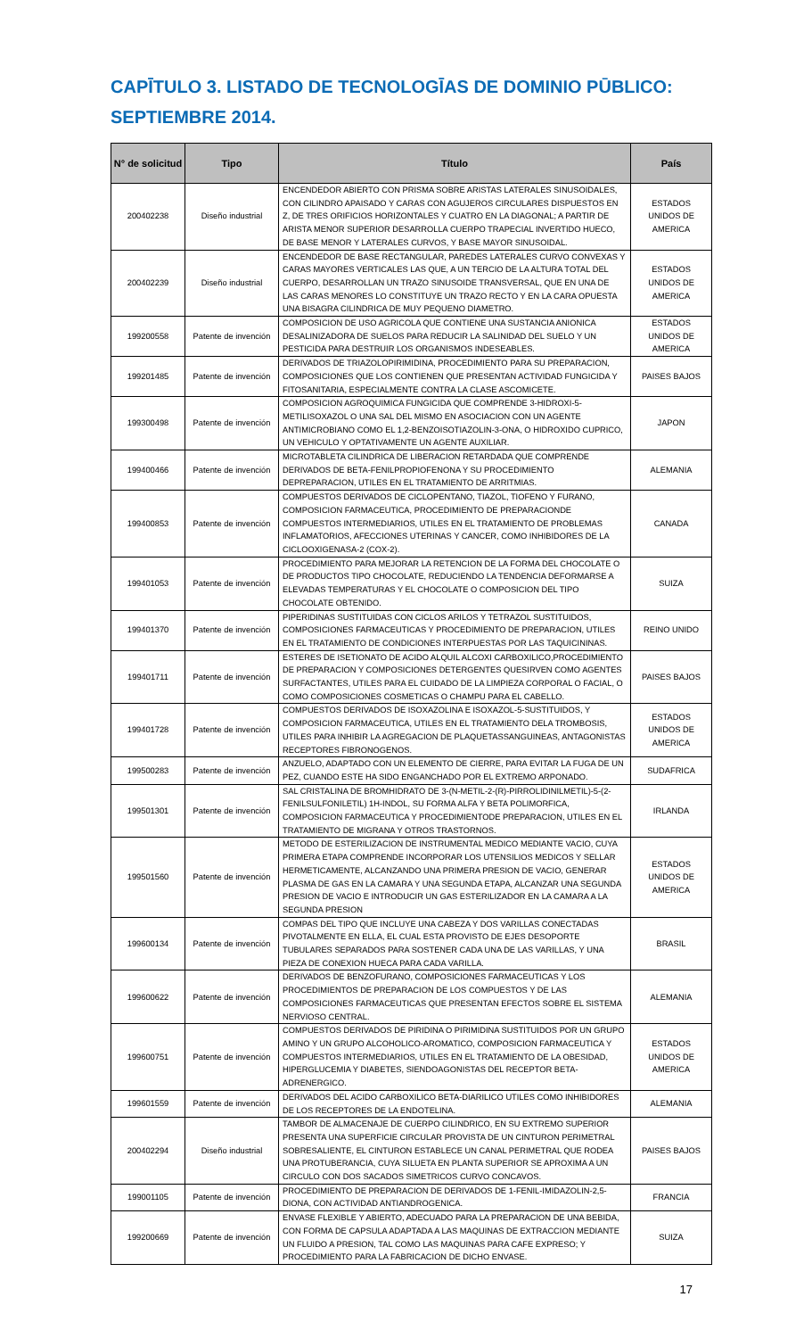CAPĪTULO 3. LISTADO DE TECNOLOGĪAS DE DOMINIO PŪBLICO: SEPTIEMBRE 2014.
| N° de solicitud | Tipo | Título | País |
| --- | --- | --- | --- |
| 200402238 | Diseño industrial | ENCENDEDOR ABIERTO CON PRISMA SOBRE ARISTAS LATERALES SINUSOIDALES, CON CILINDRO APAISADO Y CARAS CON AGUJEROS CIRCULARES DISPUESTOS EN Z, DE TRES ORIFICIOS HORIZONTALES Y CUATRO EN LA DIAGONAL; A PARTIR DE ARISTA MENOR SUPERIOR DESARROLLA CUERPO TRAPECIAL INVERTIDO HUECO, DE BASE MENOR Y LATERALES CURVOS, Y BASE MAYOR SINUSOIDAL. | ESTADOS UNIDOS DE AMERICA |
| 200402239 | Diseño industrial | ENCENDEDOR DE BASE RECTANGULAR, PAREDES LATERALES CURVO CONVEXAS Y CARAS MAYORES VERTICALES LAS QUE, A UN TERCIO DE LA ALTURA TOTAL DEL CUERPO, DESARROLLAN UN TRAZO SINUSOIDE TRANSVERSAL, QUE EN UNA DE LAS CARAS MENORES LO CONSTITUYE UN TRAZO RECTO Y EN LA CARA OPUESTA UNA BISAGRA CILINDRICA DE MUY PEQUENO DIAMETRO. | ESTADOS UNIDOS DE AMERICA |
| 199200558 | Patente de invención | COMPOSICION DE USO AGRICOLA QUE CONTIENE UNA SUSTANCIA ANIONICA DESALINIZADORA DE SUELOS PARA REDUCIR LA SALINIDAD DEL SUELO Y UN PESTICIDA PARA DESTRUIR LOS ORGANISMOS INDESEABLES. | ESTADOS UNIDOS DE AMERICA |
| 199201485 | Patente de invención | DERIVADOS DE TRIAZOLOPIRIMIDINA, PROCEDIMIENTO PARA SU PREPARACION, COMPOSICIONES QUE LOS CONTIENEN QUE PRESENTAN ACTIVIDAD FUNGICIDA Y FITOSANITARIA, ESPECIALMENTE CONTRA LA CLASE ASCOMICETE. | PAISES BAJOS |
| 199300498 | Patente de invención | COMPOSICION AGROQUIMICA FUNGICIDA QUE COMPRENDE 3-HIDROXI-5-METILISOXAZOL O UNA SAL DEL MISMO EN ASOCIACION CON UN AGENTE ANTIMICROBIANO COMO EL 1,2-BENZOISOTIAZOLIN-3-ONA, O HIDROXIDO CUPRICO, UN VEHICULO Y OPTATIVAMENTE UN AGENTE AUXILIAR. | JAPON |
| 199400466 | Patente de invención | MICROTABLETA CILINDRICA DE LIBERACION RETARDADA QUE COMPRENDE DERIVADOS DE BETA-FENILPROPIOFENONA Y SU PROCEDIMIENTO DEPREPARACION, UTILES EN EL TRATAMIENTO DE ARRITMIAS. | ALEMANIA |
| 199400853 | Patente de invención | COMPUESTOS DERIVADOS DE CICLOPENTANO, TIAZOL, TIOFENO Y FURANO, COMPOSICION FARMACEUTICA, PROCEDIMIENTO DE PREPARACIONDE COMPUESTOS INTERMEDIARIOS, UTILES EN EL TRATAMIENTO DE PROBLEMAS INFLAMATORIOS, AFECCIONES UTERINAS Y CANCER, COMO INHIBIDORES DE LA CICLOOXIGENASA-2 (COX-2). | CANADA |
| 199401053 | Patente de invención | PROCEDIMIENTO PARA MEJORAR LA RETENCION DE LA FORMA DEL CHOCOLATE O DE PRODUCTOS TIPO CHOCOLATE, REDUCIENDO LA TENDENCIA DEFORMARSE A ELEVADAS TEMPERATURAS Y EL CHOCOLATE O COMPOSICION DEL TIPO CHOCOLATE OBTENIDO. | SUIZA |
| 199401370 | Patente de invención | PIPERIDINAS SUSTITUIDAS CON CICLOS ARILOS Y TETRAZOL SUSTITUIDOS, COMPOSICIONES FARMACEUTICAS Y PROCEDIMIENTO DE PREPARACION, UTILES EN EL TRATAMIENTO DE CONDICIONES INTERPUESTAS POR LAS TAQUICININAS. | REINO UNIDO |
| 199401711 | Patente de invención | ESTERES DE ISETIONATO DE ACIDO ALQUIL ALCOXI CARBOXILICO,PROCEDIMIENTO DE PREPARACION Y COMPOSICIONES DETERGENTES QUESIRVEN COMO AGENTES SURFACTANTES, UTILES PARA EL CUIDADO DE LA LIMPIEZA CORPORAL O FACIAL, O COMO COMPOSICIONES COSMETICAS O CHAMPU PARA EL CABELLO. | PAISES BAJOS |
| 199401728 | Patente de invención | COMPUESTOS DERIVADOS DE ISOXAZOLINA E ISOXAZOL-5-SUSTITUIDOS, Y COMPOSICION FARMACEUTICA, UTILES EN EL TRATAMIENTO DELA TROMBOSIS, UTILES PARA INHIBIR LA AGREGACION DE PLAQUETASSANGUINEAS, ANTAGONISTAS RECEPTORES FIBRONOGENOS. | ESTADOS UNIDOS DE AMERICA |
| 199500283 | Patente de invención | ANZUELO, ADAPTADO CON UN ELEMENTO DE CIERRE, PARA EVITAR LA FUGA DE UN PEZ, CUANDO ESTE HA SIDO ENGANCHADO POR EL EXTREMO ARPONADO. | SUDAFRICA |
| 199501301 | Patente de invención | SAL CRISTALINA DE BROMHIDRATO DE 3-(N-METIL-2-(R)-PIRROLIDINILMETIL)-5-(2-FENILSULFONILETIL) 1H-INDOL, SU FORMA ALFA Y BETA POLIMORFICA, COMPOSICION FARMACEUTICA Y PROCEDIMIENTODE PREPARACION, UTILES EN EL TRATAMIENTO DE MIGRANA Y OTROS TRASTORNOS. | IRLANDA |
| 199501560 | Patente de invención | METODO DE ESTERILIZACION DE INSTRUMENTAL MEDICO MEDIANTE VACIO, CUYA PRIMERA ETAPA COMPRENDE INCORPORAR LOS UTENSILIOS MEDICOS Y SELLAR HERMETICAMENTE, ALCANZANDO UNA PRIMERA PRESION DE VACIO, GENERAR PLASMA DE GAS EN LA CAMARA Y UNA SEGUNDA ETAPA, ALCANZAR UNA SEGUNDA PRESION DE VACIO E INTRODUCIR UN GAS ESTERILIZADOR EN LA CAMARA A LA SEGUNDA PRESION | ESTADOS UNIDOS DE AMERICA |
| 199600134 | Patente de invención | COMPAS DEL TIPO QUE INCLUYE UNA CABEZA Y DOS VARILLAS CONECTADAS PIVOTALMENTE EN ELLA, EL CUAL ESTA PROVISTO DE EJES DESOPORTE TUBULARES SEPARADOS PARA SOSTENER CADA UNA DE LAS VARILLAS, Y UNA PIEZA DE CONEXION HUECA PARA CADA VARILLA. | BRASIL |
| 199600622 | Patente de invención | DERIVADOS DE BENZOFURANO, COMPOSICIONES FARMACEUTICAS Y LOS PROCEDIMIENTOS DE PREPARACION DE LOS COMPUESTOS Y DE LAS COMPOSICIONES FARMACEUTICAS QUE PRESENTAN EFECTOS SOBRE EL SISTEMA NERVIOSO CENTRAL. | ALEMANIA |
| 199600751 | Patente de invención | COMPUESTOS DERIVADOS DE PIRIDINA O PIRIMIDINA SUSTITUIDOS POR UN GRUPO AMINO Y UN GRUPO ALCOHOLICO-AROMATICO, COMPOSICION FARMACEUTICA Y COMPUESTOS INTERMEDIARIOS, UTILES EN EL TRATAMIENTO DE LA OBESIDAD, HIPERGLUCEMIA Y DIABETES, SIENDOAGONISTAS DEL RECEPTOR BETA-ADRENERGICO. | ESTADOS UNIDOS DE AMERICA |
| 199601559 | Patente de invención | DERIVADOS DEL ACIDO CARBOXILICO BETA-DIARILICO UTILES COMO INHIBIDORES DE LOS RECEPTORES DE LA ENDOTELINA. | ALEMANIA |
| 200402294 | Diseño industrial | TAMBOR DE ALMACENAJE DE CUERPO CILINDRICO, EN SU EXTREMO SUPERIOR PRESENTA UNA SUPERFICIE CIRCULAR PROVISTA DE UN CINTURON PERIMETRAL SOBRESALIENTE, EL CINTURON ESTABLECE UN CANAL PERIMETRAL QUE RODEA UNA PROTUBERANCIA, CUYA SILUETA EN PLANTA SUPERIOR SE APROXIMA A UN CIRCULO CON DOS SACADOS SIMETRICOS CURVO CONCAVOS. | PAISES BAJOS |
| 199001105 | Patente de invención | PROCEDIMIENTO DE PREPARACION DE DERIVADOS DE 1-FENIL-IMIDAZOLIN-2,5-DIONA, CON ACTIVIDAD ANTIANDROGENICA. | FRANCIA |
| 199200669 | Patente de invención | ENVASE FLEXIBLE Y ABIERTO, ADECUADO PARA LA PREPARACION DE UNA BEBIDA, CON FORMA DE CAPSULA ADAPTADA A LAS MAQUINAS DE EXTRACCION MEDIANTE UN FLUIDO A PRESION, TAL COMO LAS MAQUINAS PARA CAFE EXPRESO; Y PROCEDIMIENTO PARA LA FABRICACION DE DICHO ENVASE. | SUIZA |
17